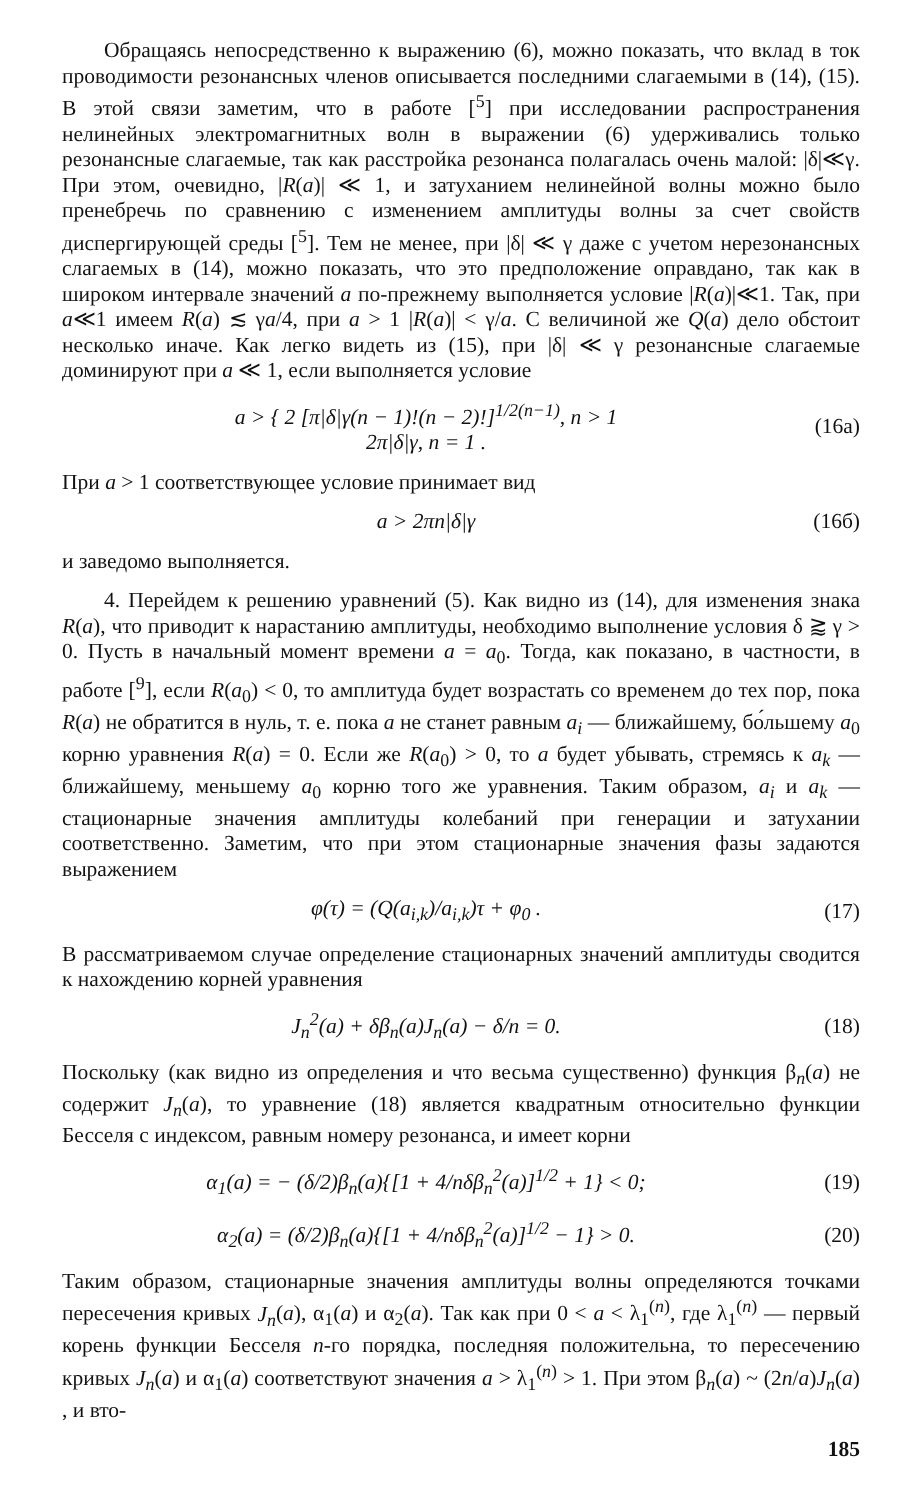Обращаясь непосредственно к выражению (6), можно показать, что вклад в ток проводимости резонансных членов описывается последними слагаемыми в (14), (15). В этой связи заметим, что в работе [<sup>5</sup>] при исследовании распространения нелинейных электромагнитных волн в выражении (6) удерживались только резонансные слагаемые, так как расстройка резонанса полагалась очень малой: |δ|≪γ. При этом, очевидно, |R(a)| ≪ 1, и затуханием нелинейной волны можно было пренебречь по сравнению с изменением амплитуды волны за счет свойств диспергирующей среды [<sup>5</sup>]. Тем не менее, при |δ| ≪ γ даже с учетом нерезонансных слагаемых в (14), можно показать, что это предположение оправдано, так как в широком интервале значений a по-прежнему выполняется условие |R(a)|≪1. Так, при a≪1 имеем R(a) ≲ γa/4, при a > 1 |R(a)| < γ/a. С величиной же Q(a) дело обстоит несколько иначе. Как легко видеть из (15), при |δ| ≪ γ резонансные слагаемые доминируют при a ≪ 1, если выполняется условие
a > { 2 [π|δ|γ(n − 1)!(n − 2)!]<sup>1/2(n−1)</sup>, n > 1
2π|δ|γ, n = 1 .
(16а)
При a > 1 соответствующее условие принимает вид
a > 2πn|δ|γ (16б)
и заведомо выполняется.
4. Перейдем к решению уравнений (5). Как видно из (14), для изменения знака R(a), что приводит к нарастанию амплитуды, необходимо выполнение условия δ ⪆ γ > 0. Пусть в начальный момент времени a = a<sub>0</sub>. Тогда, как показано, в частности, в работе [<sup>9</sup>], если R(a<sub>0</sub>) < 0, то амплитуда будет возрастать со временем до тех пор, пока R(a) не обратится в нуль, т. е. пока a не станет равным a<sub>i</sub> — ближайшему, бо́льшему a<sub>0</sub> корню уравнения R(a) = 0. Если же R(a<sub>0</sub>) > 0, то a будет убывать, стремясь к a<sub>k</sub> — ближайшему, меньшему a<sub>0</sub> корню того же уравнения. Таким образом, a<sub>i</sub> и a<sub>k</sub> — стационарные значения амплитуды колебаний при генерации и затухании соответственно. Заметим, что при этом стационарные значения фазы задаются выражением
φ(τ) = (Q(a<sub>i,k</sub>)/a<sub>i,k</sub>)τ + φ<sub>0</sub> . (17)
В рассматриваемом случае определение стационарных значений амплитуды сводится к нахождению корней уравнения
J<sub>n</sub><sup>2</sup>(a) + δβ<sub>n</sub>(a)J<sub>n</sub>(a) − δ/n = 0.
(18)
Поскольку (как видно из определения и что весьма существенно) функция β<sub>n</sub>(a) не содержит J<sub>n</sub>(a), то уравнение (18) является квадратным относительно функции Бесселя с индексом, равным номеру резонанса, и имеет корни
α<sub>1</sub>(a) = − (δ/2)β<sub>n</sub>(a){[1 + 4/nδβ<sub>n</sub><sup>2</sup>(a)]<sup>1/2</sup> + 1} < 0;
(19)
α<sub>2</sub>(a) = (δ/2)β<sub>n</sub>(a){[1 + 4/nδβ<sub>n</sub><sup>2</sup>(a)]<sup>1/2</sup> − 1} > 0.
(20)
Таким образом, стационарные значения амплитуды волны определяются точками пересечения кривых J<sub>n</sub>(a), α<sub>1</sub>(a) и α<sub>2</sub>(a). Так как при 0 < a < λ<sub>1</sub><sup>(n)</sup>, где λ<sub>1</sub><sup>(n)</sup> — первый корень функции Бесселя n-го порядка, последняя положительна, то пересечению кривых J<sub>n</sub>(a) и α<sub>1</sub>(a) соответствуют значения a > λ<sub>1</sub><sup>(n)</sup> > 1. При этом β<sub>n</sub>(a) ~ (2n/a)J<sub>n</sub>(a) , и вто-
185